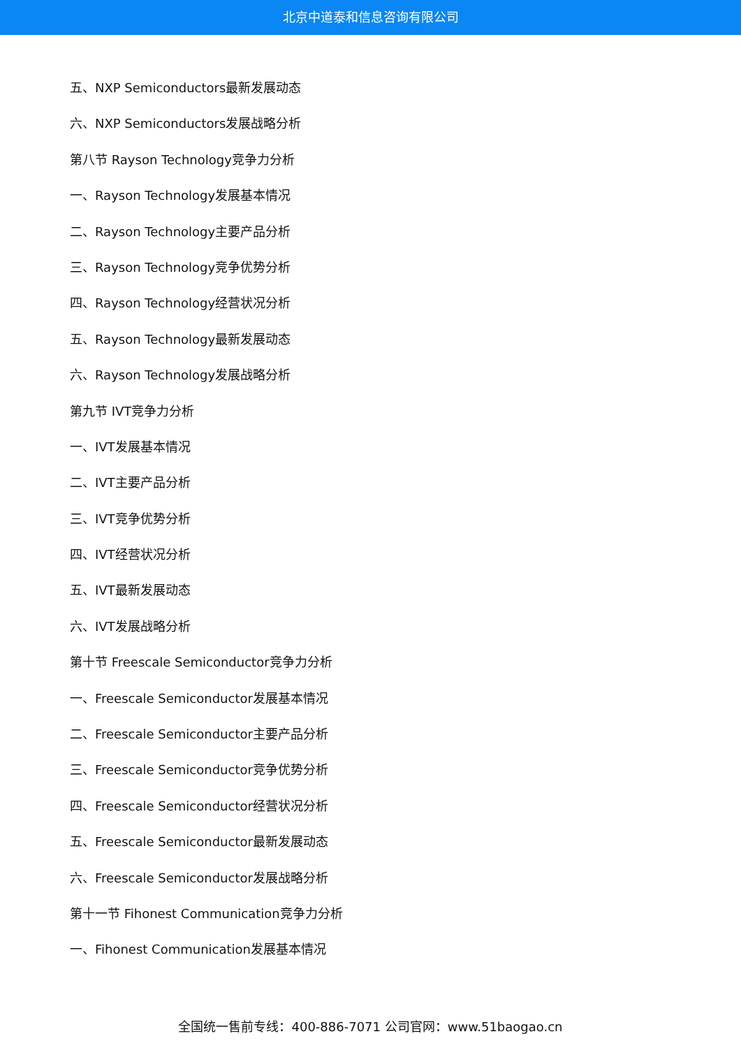北京中道泰和信息咨询有限公司
五、NXP Semiconductors最新发展动态
六、NXP Semiconductors发展战略分析
第八节 Rayson Technology竞争力分析
一、Rayson Technology发展基本情况
二、Rayson Technology主要产品分析
三、Rayson Technology竞争优势分析
四、Rayson Technology经营状况分析
五、Rayson Technology最新发展动态
六、Rayson Technology发展战略分析
第九节 IVT竞争力分析
一、IVT发展基本情况
二、IVT主要产品分析
三、IVT竞争优势分析
四、IVT经营状况分析
五、IVT最新发展动态
六、IVT发展战略分析
第十节 Freescale Semiconductor竞争力分析
一、Freescale Semiconductor发展基本情况
二、Freescale Semiconductor主要产品分析
三、Freescale Semiconductor竞争优势分析
四、Freescale Semiconductor经营状况分析
五、Freescale Semiconductor最新发展动态
六、Freescale Semiconductor发展战略分析
第十一节 Fihonest Communication竞争力分析
一、Fihonest Communication发展基本情况
全国统一售前专线：400-886-7071 公司官网：www.51baogao.cn